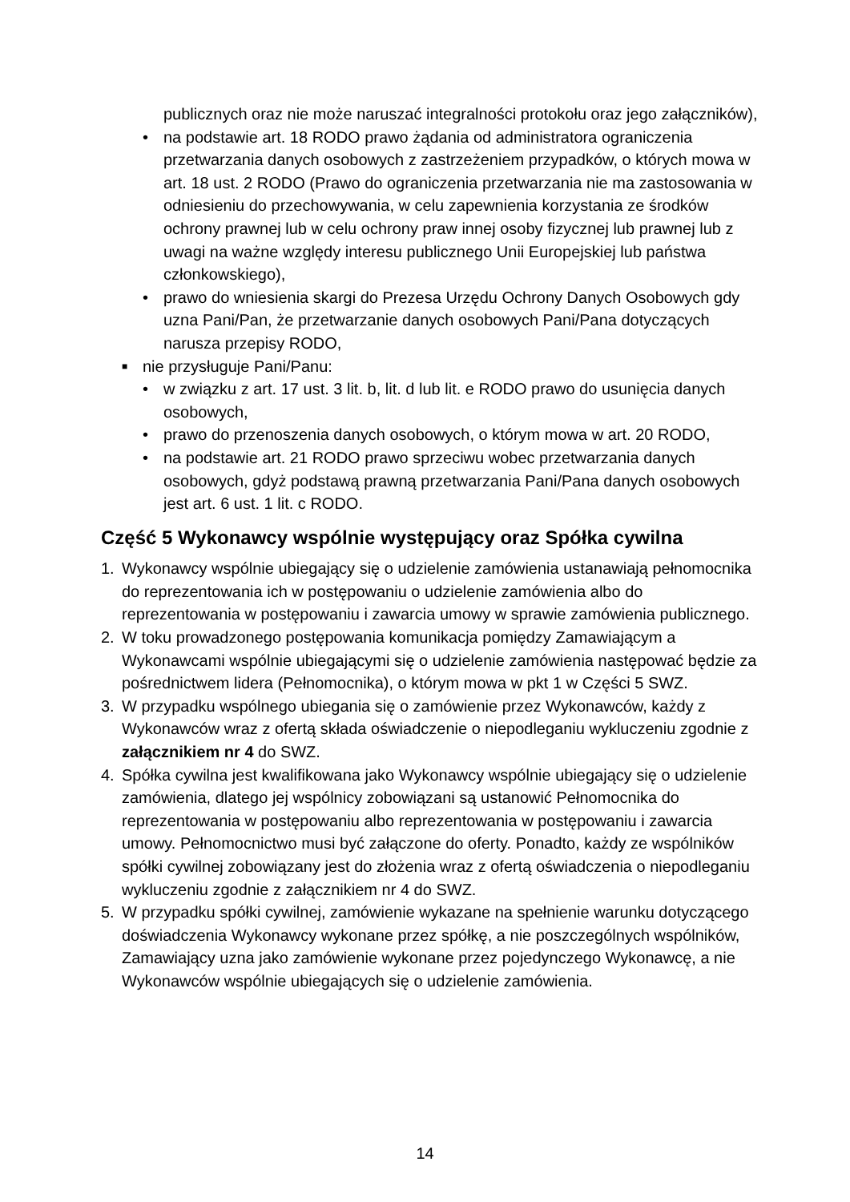publicznych oraz nie może naruszać integralności protokołu oraz jego załączników),
• na podstawie art. 18 RODO prawo żądania od administratora ograniczenia przetwarzania danych osobowych z zastrzeżeniem przypadków, o których mowa w art. 18 ust. 2 RODO (Prawo do ograniczenia przetwarzania nie ma zastosowania w odniesieniu do przechowywania, w celu zapewnienia korzystania ze środków ochrony prawnej lub w celu ochrony praw innej osoby fizycznej lub prawnej lub z uwagi na ważne względy interesu publicznego Unii Europejskiej lub państwa członkowskiego),
• prawo do wniesienia skargi do Prezesa Urzędu Ochrony Danych Osobowych gdy uzna Pani/Pan, że przetwarzanie danych osobowych Pani/Pana dotyczących narusza przepisy RODO,
■ nie przysługuje Pani/Panu:
• w związku z art. 17 ust. 3 lit. b, lit. d lub lit. e RODO prawo do usunięcia danych osobowych,
• prawo do przenoszenia danych osobowych, o którym mowa w art. 20 RODO,
• na podstawie art. 21 RODO prawo sprzeciwu wobec przetwarzania danych osobowych, gdyż podstawą prawną przetwarzania Pani/Pana danych osobowych jest art. 6 ust. 1 lit. c RODO.
Część 5 Wykonawcy wspólnie występujący oraz Spółka cywilna
1. Wykonawcy wspólnie ubiegający się o udzielenie zamówienia ustanawiają pełnomocnika do reprezentowania ich w postępowaniu o udzielenie zamówienia albo do reprezentowania w postępowaniu i zawarcia umowy w sprawie zamówienia publicznego.
2. W toku prowadzonego postępowania komunikacja pomiędzy Zamawiającym a Wykonawcami wspólnie ubiegającymi się o udzielenie zamówienia następować będzie za pośrednictwem lidera (Pełnomocnika), o którym mowa w pkt 1 w Części 5 SWZ.
3. W przypadku wspólnego ubiegania się o zamówienie przez Wykonawców, każdy z Wykonawców wraz z ofertą składa oświadczenie o niepodleganiu wykluczeniu zgodnie z załącznikiem nr 4 do SWZ.
4. Spółka cywilna jest kwalifikowana jako Wykonawcy wspólnie ubiegający się o udzielenie zamówienia, dlatego jej wspólnicy zobowiązani są ustanowić Pełnomocnika do reprezentowania w postępowaniu albo reprezentowania w postępowaniu i zawarcia umowy. Pełnomocnictwo musi być załączone do oferty. Ponadto, każdy ze wspólników spółki cywilnej zobowiązany jest do złożenia wraz z ofertą oświadczenia o niepodleganiu wykluczeniu zgodnie z załącznikiem nr 4 do SWZ.
5. W przypadku spółki cywilnej, zamówienie wykazane na spełnienie warunku dotyczącego doświadczenia Wykonawcy wykonane przez spółkę, a nie poszczególnych wspólników, Zamawiający uzna jako zamówienie wykonane przez pojedynczego Wykonawcę, a nie Wykonawców wspólnie ubiegających się o udzielenie zamówienia.
14